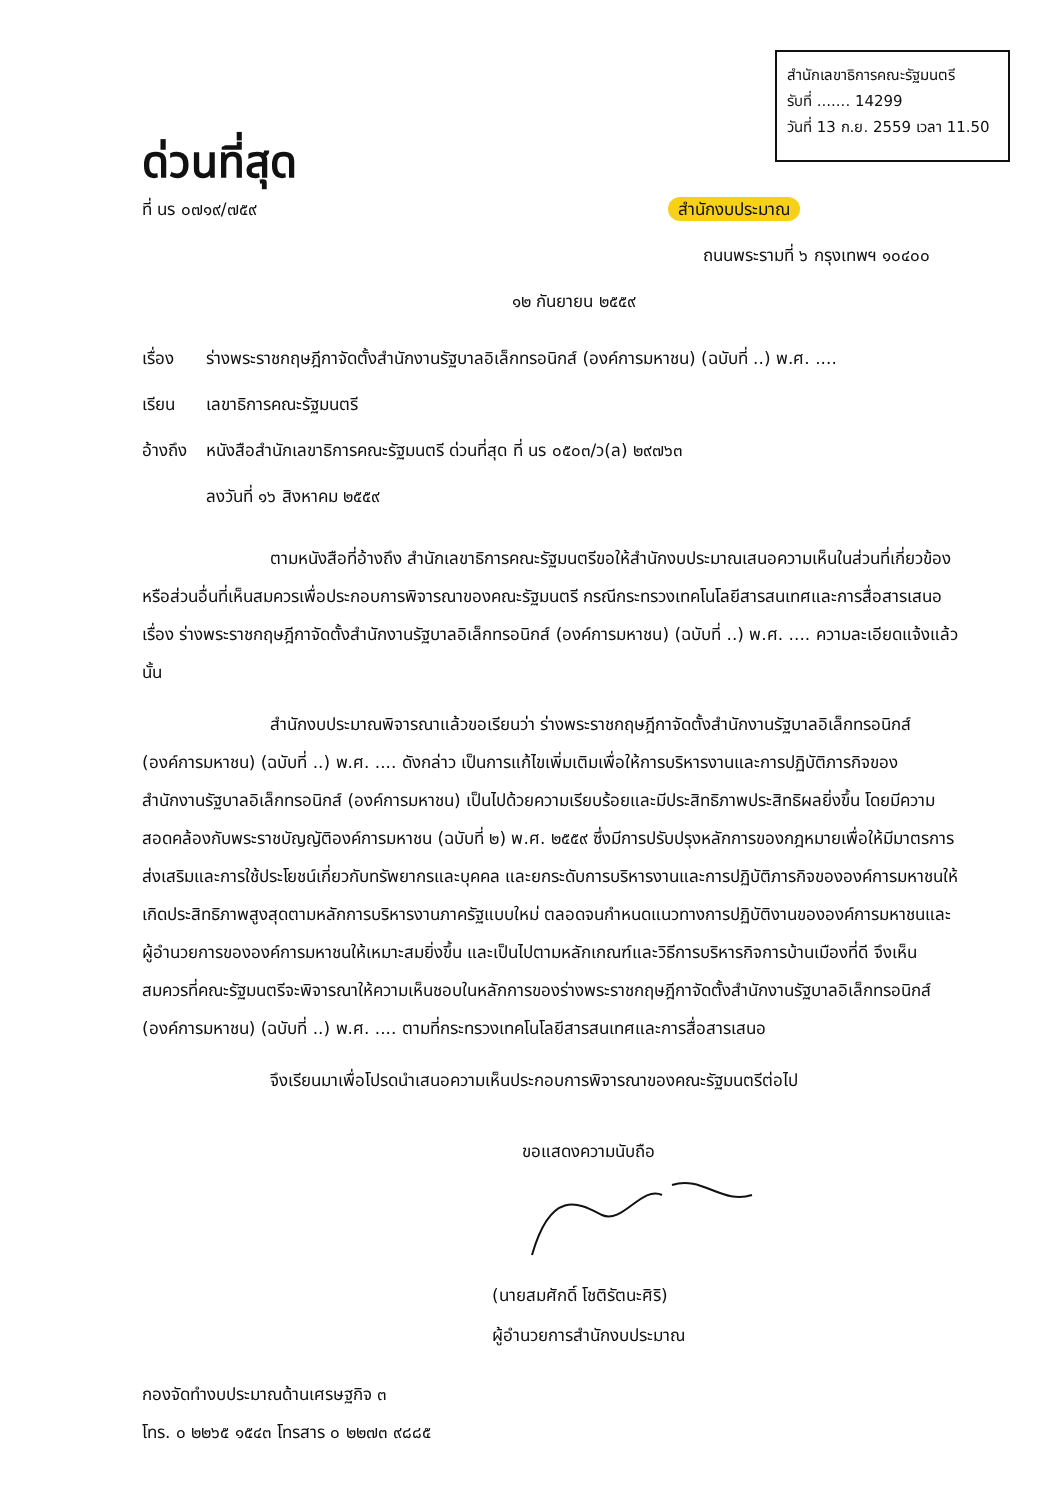สำนักเลขาธิการคณะรัฐมนตรี
รับที่ ....... 14299
วันที่ 13 ก.ย. 2559 เวลา 11.50
ด่วนที่สุด
ที่ นร ๐๗๑๙/๗๕๙ สำนักงบประมาณ
ถนนพระรามที่ ๖ กรุงเทพฯ ๑๐๔๐๐
๑๒ กันยายน ๒๕๕๙
เรื่อง ร่างพระราชกฤษฎีกาจัดตั้งสำนักงานรัฐบาลอิเล็กทรอนิกส์ (องค์การมหาชน) (ฉบับที่ ..) พ.ศ. ....
เรียน เลขาธิการคณะรัฐมนตรี
อ้างถึง หนังสือสำนักเลขาธิการคณะรัฐมนตรี ด่วนที่สุด ที่ นร ๐๕๐๓/ว(ล) ๒๙๗๖๓
ลงวันที่ ๑๖ สิงหาคม ๒๕๕๙
ตามหนังสือที่อ้างถึง สำนักเลขาธิการคณะรัฐมนตรีขอให้สำนักงบประมาณเสนอความเห็นในส่วนที่เกี่ยวข้องหรือส่วนอื่นที่เห็นสมควรเพื่อประกอบการพิจารณาของคณะรัฐมนตรี กรณีกระทรวงเทคโนโลยีสารสนเทศและการสื่อสารเสนอ เรื่อง ร่างพระราชกฤษฎีกาจัดตั้งสำนักงานรัฐบาลอิเล็กทรอนิกส์ (องค์การมหาชน) (ฉบับที่ ..) พ.ศ. .... ความละเอียดแจ้งแล้ว นั้น
สำนักงบประมาณพิจารณาแล้วขอเรียนว่า ร่างพระราชกฤษฎีกาจัดตั้งสำนักงานรัฐบาลอิเล็กทรอนิกส์ (องค์การมหาชน) (ฉบับที่ ..) พ.ศ. .... ดังกล่าว เป็นการแก้ไขเพิ่มเติมเพื่อให้การบริหารงานและการปฏิบัติภารกิจของสำนักงานรัฐบาลอิเล็กทรอนิกส์ (องค์การมหาชน) เป็นไปด้วยความเรียบร้อยและมีประสิทธิภาพประสิทธิผลยิ่งขึ้น โดยมีความสอดคล้องกับพระราชบัญญัติองค์การมหาชน (ฉบับที่ ๒) พ.ศ. ๒๕๕๙ ซึ่งมีการปรับปรุงหลักการของกฎหมายเพื่อให้มีมาตรการส่งเสริมและการใช้ประโยชน์เกี่ยวกับทรัพยากรและบุคคล และยกระดับการบริหารงานและการปฏิบัติภารกิจขององค์การมหาชนให้เกิดประสิทธิภาพสูงสุดตามหลักการบริหารงานภาครัฐแบบใหม่ ตลอดจนกำหนดแนวทางการปฏิบัติงานขององค์การมหาชนและผู้อำนวยการขององค์การมหาชนให้เหมาะสมยิ่งขึ้น และเป็นไปตามหลักเกณฑ์และวิธีการบริหารกิจการบ้านเมืองที่ดี จึงเห็นสมควรที่คณะรัฐมนตรีจะพิจารณาให้ความเห็นชอบในหลักการของร่างพระราชกฤษฎีกาจัดตั้งสำนักงานรัฐบาลอิเล็กทรอนิกส์ (องค์การมหาชน) (ฉบับที่ ..) พ.ศ. .... ตามที่กระทรวงเทคโนโลยีสารสนเทศและการสื่อสารเสนอ
จึงเรียนมาเพื่อโปรดนำเสนอความเห็นประกอบการพิจารณาของคณะรัฐมนตรีต่อไป
ขอแสดงความนับถือ
(นายสมศักดิ์ โชติรัตนะศิริ)
ผู้อำนวยการสำนักงบประมาณ
กองจัดทำงบประมาณด้านเศรษฐกิจ ๓
โทร. ๐ ๒๒๖๕ ๑๕๔๓ โทรสาร ๐ ๒๒๗๓ ๙๘๘๕